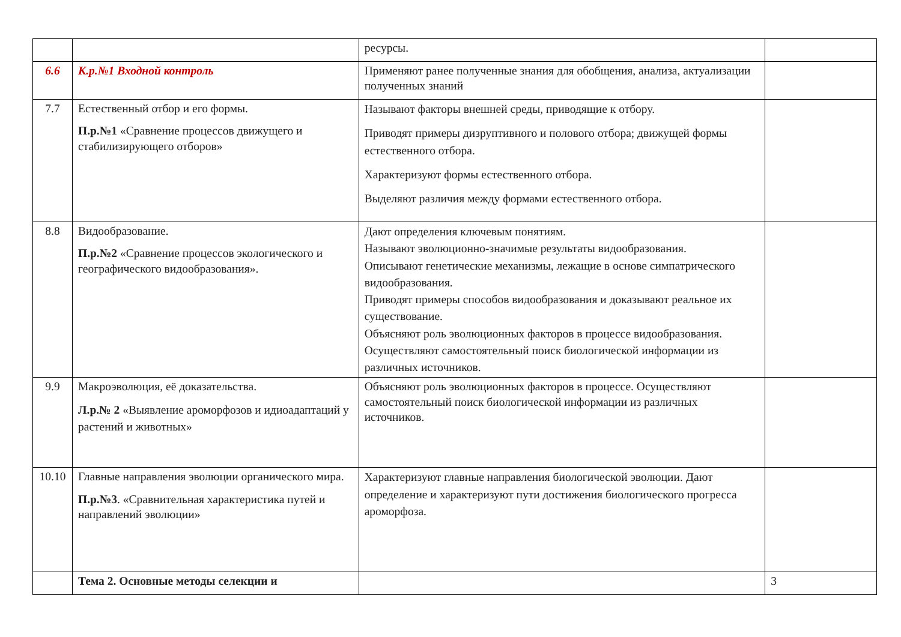| | | ресурсы. | |
| 6.6 | К.р.№1 Входной контроль | Применяют ранее полученные знания для обобщения, анализа, актуализации полученных знаний | |
| 7.7 | Естественный отбор и его формы. П.р.№1 «Сравнение процессов движущего и стабилизирующего отборов» | Называют факторы внешней среды, приводящие к отбору. Приводят примеры дизруптивного и полового отбора; движущей формы естественного отбора. Характеризуют формы естественного отбора. Выделяют различия между формами естественного отбора. | |
| 8.8 | Видообразование. П.р.№2 «Сравнение процессов экологического и географического видообразования». | Дают определения ключевым понятиям. Называют эволюционно-значимые результаты видообразования. Описывают генетические механизмы, лежащие в основе симпатрического видообразования. Приводят примеры способов видообразования и доказывают реальное их существование. Объясняют роль эволюционных факторов в процессе видообразования. Осуществляют самостоятельный поиск биологической информации из различных источников. | |
| 9.9 | Макроэволюция, её доказательства. Л.р.№ 2 «Выявление ароморфозов и идиоадаптаций у растений и животных» | Объясняют роль эволюционных факторов в процессе. Осуществляют самостоятельный поиск биологической информации из различных источников. | |
| 10.10 | Главные направления эволюции органического мира. П.р.№3 . «Сравнительная характеристика путей и направлений эволюции» | Характеризуют главные направления биологической эволюции. Дают определение и характеризуют пути достижения биологического прогресса ароморфоза. | |
| | Тема 2. Основные методы селекции и | | 3 |